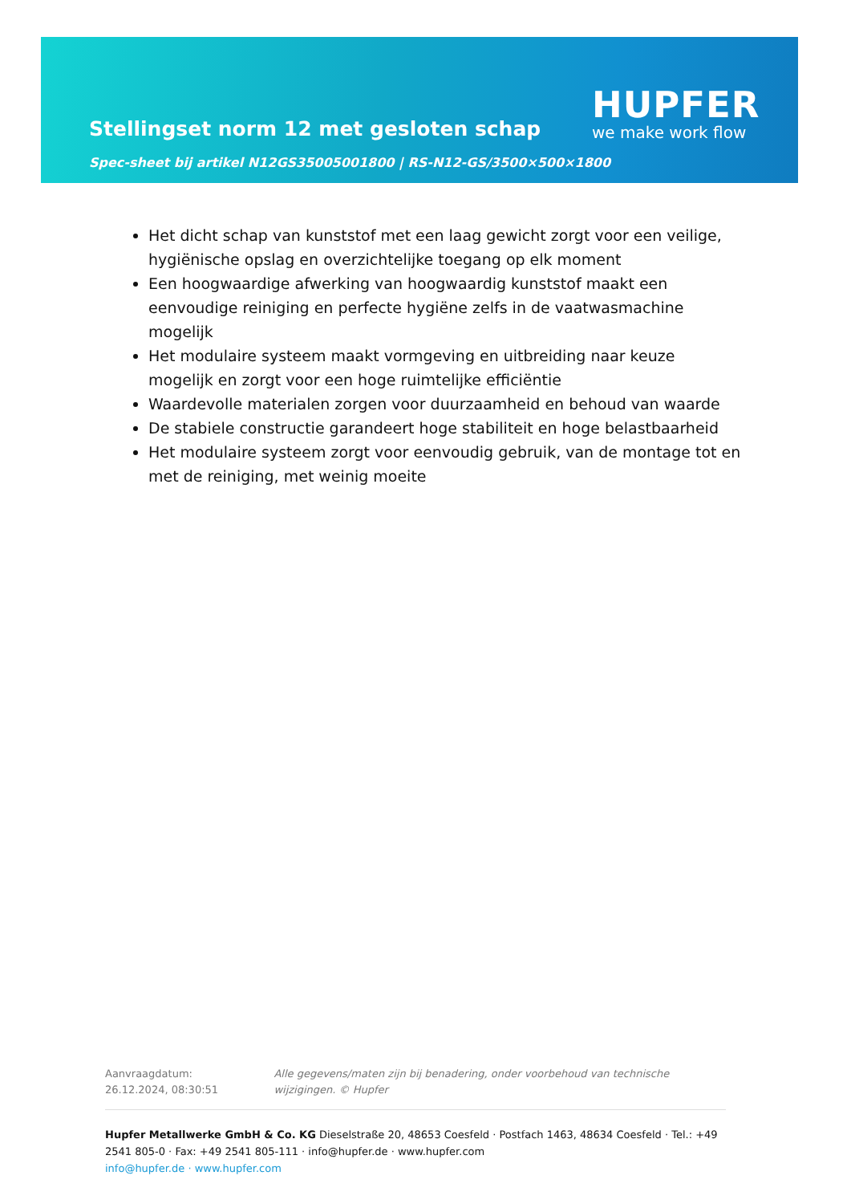Stellingset norm 12 met gesloten schap
Spec-sheet bij artikel N12GS35005001800 | RS-N12-GS/3500×500×1800
HUPFER
we make work flow
Het dicht schap van kunststof met een laag gewicht zorgt voor een veilige, hygiënische opslag en overzichtelijke toegang op elk moment
Een hoogwaardige afwerking van hoogwaardig kunststof maakt een eenvoudige reiniging en perfecte hygiëne zelfs in de vaatwasmachine mogelijk
Het modulaire systeem maakt vormgeving en uitbreiding naar keuze mogelijk en zorgt voor een hoge ruimtelijke efficiëntie
Waardevolle materialen zorgen voor duurzaamheid en behoud van waarde
De stabiele constructie garandeert hoge stabiliteit en hoge belastbaarheid
Het modulaire systeem zorgt voor eenvoudig gebruik, van de montage tot en met de reiniging, met weinig moeite
Aanvraagdatum: 26.12.2024, 08:30:51
Alle gegevens/maten zijn bij benadering, onder voorbehoud van technische wijzigingen. © Hupfer
Hupfer Metallwerke GmbH & Co. KG Dieselstraße 20, 48653 Coesfeld · Postfach 1463, 48634 Coesfeld · Tel.: +49 2541 805-0 · Fax: +49 2541 805-111 · info@hupfer.de · www.hupfer.com
info@hupfer.de · www.hupfer.com